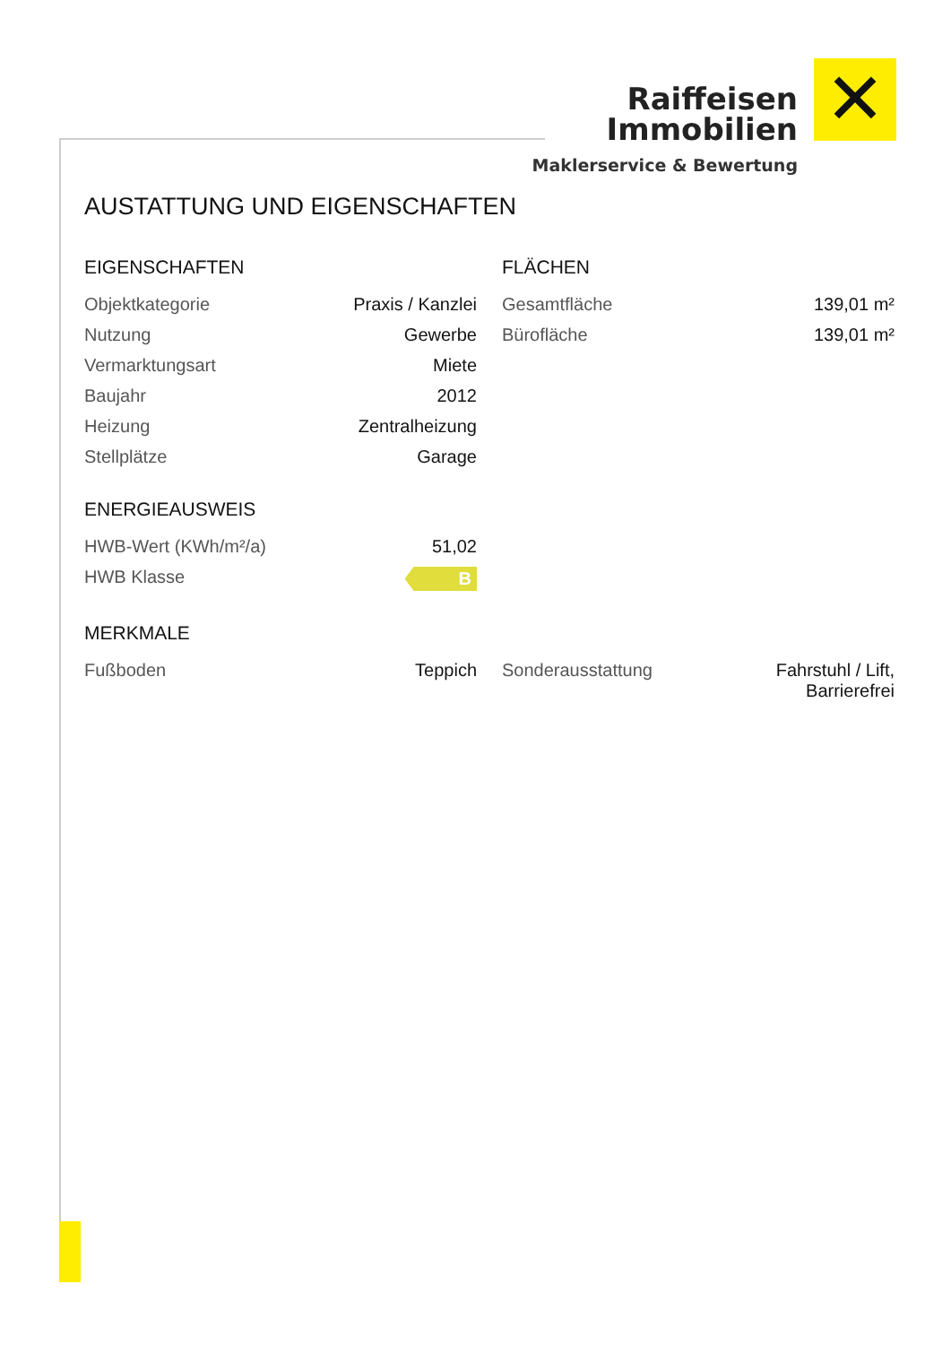Raiffeisen
Immobilien
✕
Maklerservice & Bewertung
AUSTATTUNG UND EIGENSCHAFTEN
EIGENSCHAFTEN
| Objektkategorie | Praxis / Kanzlei |
| Nutzung | Gewerbe |
| Vermarktungsart | Miete |
| Baujahr | 2012 |
| Heizung | Zentralheizung |
| Stellplätze | Garage |
ENERGIEAUSWEIS
| HWB-Wert (KWh/m²/a) | 51,02 |
| HWB Klasse | B |
FLÄCHEN
| Gesamtfläche | 139,01 m² |
| Bürofläche | 139,01 m² |
MERKMALE
| Fußboden | Teppich |
| Sonderausstattung | Fahrstuhl / Lift, Barrierefrei |